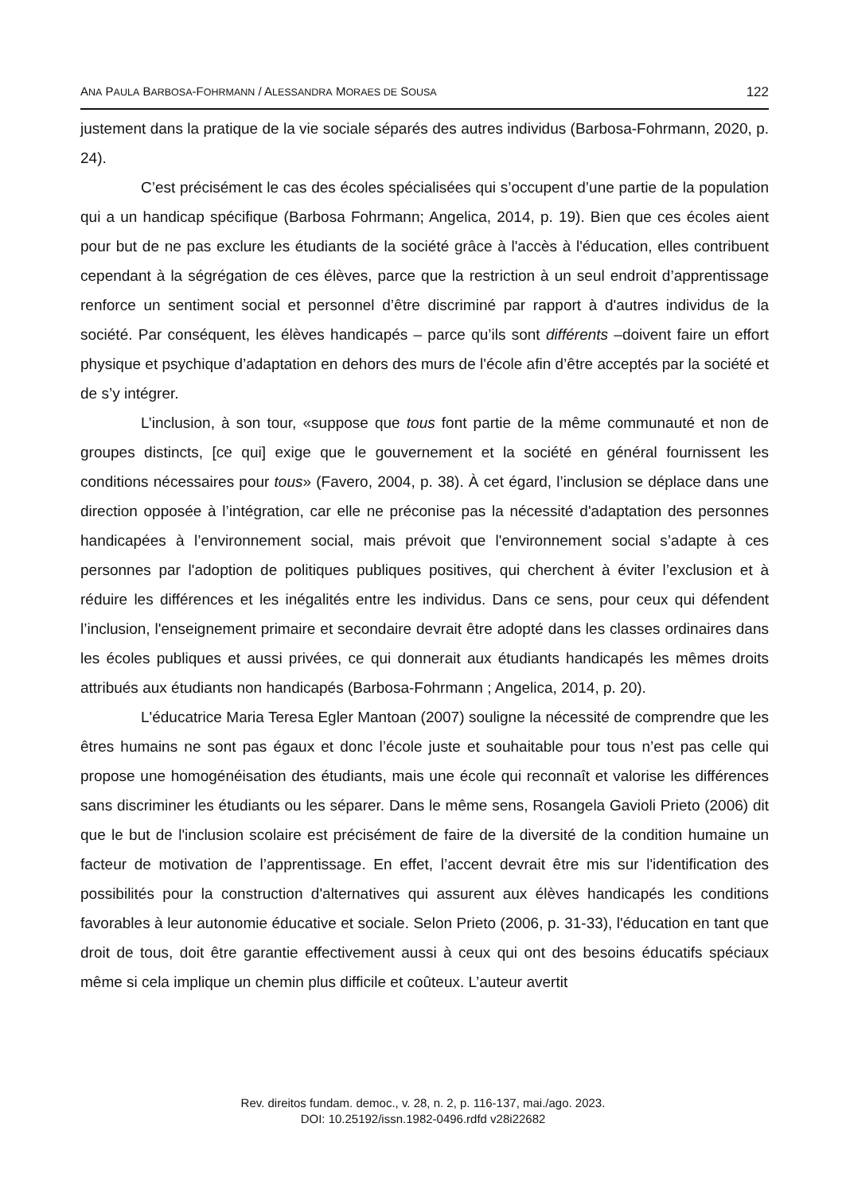ANA PAULA BARBOSA-FOHRMANN / ALESSANDRA MORAES DE SOUSA 122
justement dans la pratique de la vie sociale séparés des autres individus (Barbosa-Fohrmann, 2020, p. 24).
C’est précisément le cas des écoles spécialisées qui s’occupent d’une partie de la population qui a un handicap spécifique (Barbosa Fohrmann; Angelica, 2014, p. 19). Bien que ces écoles aient pour but de ne pas exclure les étudiants de la société grâce à l'accès à l'éducation, elles contribuent cependant à la ségrégation de ces élèves, parce que la restriction à un seul endroit d’apprentissage renforce un sentiment social et personnel d’être discriminé par rapport à d'autres individus de la société. Par conséquent, les élèves handicapés – parce qu’ils sont différents –doivent faire un effort physique et psychique d’adaptation en dehors des murs de l'école afin d’être acceptés par la société et de s’y intégrer.
L’inclusion, à son tour, «suppose que tous font partie de la même communauté et non de groupes distincts, [ce qui] exige que le gouvernement et la société en général fournissent les conditions nécessaires pour tous» (Favero, 2004, p. 38). À cet égard, l’inclusion se déplace dans une direction opposée à l’intégration, car elle ne préconise pas la nécessité d'adaptation des personnes handicapées à l’environnement social, mais prévoit que l'environnement social s’adapte à ces personnes par l'adoption de politiques publiques positives, qui cherchent à éviter l’exclusion et à réduire les différences et les inégalités entre les individus. Dans ce sens, pour ceux qui défendent l’inclusion, l'enseignement primaire et secondaire devrait être adopté dans les classes ordinaires dans les écoles publiques et aussi privées, ce qui donnerait aux étudiants handicapés les mêmes droits attribués aux étudiants non handicapés (Barbosa-Fohrmann ; Angelica, 2014, p. 20).
L'éducatrice Maria Teresa Egler Mantoan (2007) souligne la nécessité de comprendre que les êtres humains ne sont pas égaux et donc l’école juste et souhaitable pour tous n’est pas celle qui propose une homogénéisation des étudiants, mais une école qui reconnaît et valorise les différences sans discriminer les étudiants ou les séparer. Dans le même sens, Rosangela Gavioli Prieto (2006) dit que le but de l'inclusion scolaire est précisément de faire de la diversité de la condition humaine un facteur de motivation de l’apprentissage. En effet, l’accent devrait être mis sur l'identification des possibilités pour la construction d'alternatives qui assurent aux élèves handicapés les conditions favorables à leur autonomie éducative et sociale. Selon Prieto (2006, p. 31-33), l'éducation en tant que droit de tous, doit être garantie effectivement aussi à ceux qui ont des besoins éducatifs spéciaux même si cela implique un chemin plus difficile et coûteux. L’auteur avertit
Rev. direitos fundam. democ., v. 28, n. 2, p. 116-137, mai./ago. 2023.
DOI: 10.25192/issn.1982-0496.rdfd v28i22682